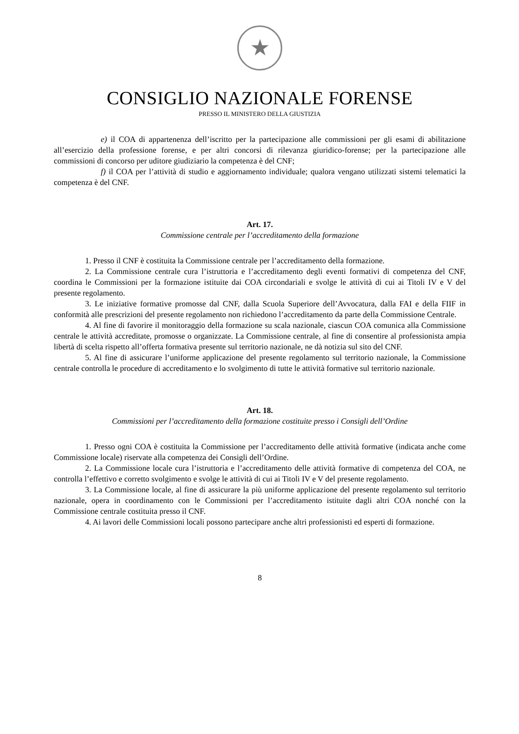★
CONSIGLIO NAZIONALE FORENSE
PRESSO IL MINISTERO DELLA GIUSTIZIA
e) il COA di appartenenza dell’iscritto per la partecipazione alle commissioni per gli esami di abilitazione all’esercizio della professione forense, e per altri concorsi di rilevanza giuridico-forense; per la partecipazione alle commissioni di concorso per uditore giudiziario la competenza è del CNF;
f) il COA per l’attività di studio e aggiornamento individuale; qualora vengano utilizzati sistemi telematici la competenza è del CNF.
Art. 17.
Commissione centrale per l’accreditamento della formazione
1. Presso il CNF è costituita la Commissione centrale per l’accreditamento della formazione.
2. La Commissione centrale cura l’istruttoria e l’accreditamento degli eventi formativi di competenza del CNF, coordina le Commissioni per la formazione istituite dai COA circondariali e svolge le attività di cui ai Titoli IV e V del presente regolamento.
3. Le iniziative formative promosse dal CNF, dalla Scuola Superiore dell’Avvocatura, dalla FAI e della FIIF in conformità alle prescrizioni del presente regolamento non richiedono l’accreditamento da parte della Commissione Centrale.
4. Al fine di favorire il monitoraggio della formazione su scala nazionale, ciascun COA comunica alla Commissione centrale le attività accreditate, promosse o organizzate. La Commissione centrale, al fine di consentire al professionista ampia libertà di scelta rispetto all’offerta formativa presente sul territorio nazionale, ne dà notizia sul sito del CNF.
5. Al fine di assicurare l’uniforme applicazione del presente regolamento sul territorio nazionale, la Commissione centrale controlla le procedure di accreditamento e lo svolgimento di tutte le attività formative sul territorio nazionale.
Art. 18.
Commissioni per l’accreditamento della formazione costituite presso i Consigli dell’Ordine
1. Presso ogni COA è costituita la Commissione per l’accreditamento delle attività formative (indicata anche come Commissione locale) riservate alla competenza dei Consigli dell’Ordine.
2. La Commissione locale cura l’istruttoria e l’accreditamento delle attività formative di competenza del COA, ne controlla l’effettivo e corretto svolgimento e svolge le attività di cui ai Titoli IV e V del presente regolamento.
3. La Commissione locale, al fine di assicurare la più uniforme applicazione del presente regolamento sul territorio nazionale, opera in coordinamento con le Commissioni per l’accreditamento istituite dagli altri COA nonché con la Commissione centrale costituita presso il CNF.
4. Ai lavori delle Commissioni locali possono partecipare anche altri professionisti ed esperti di formazione.
8